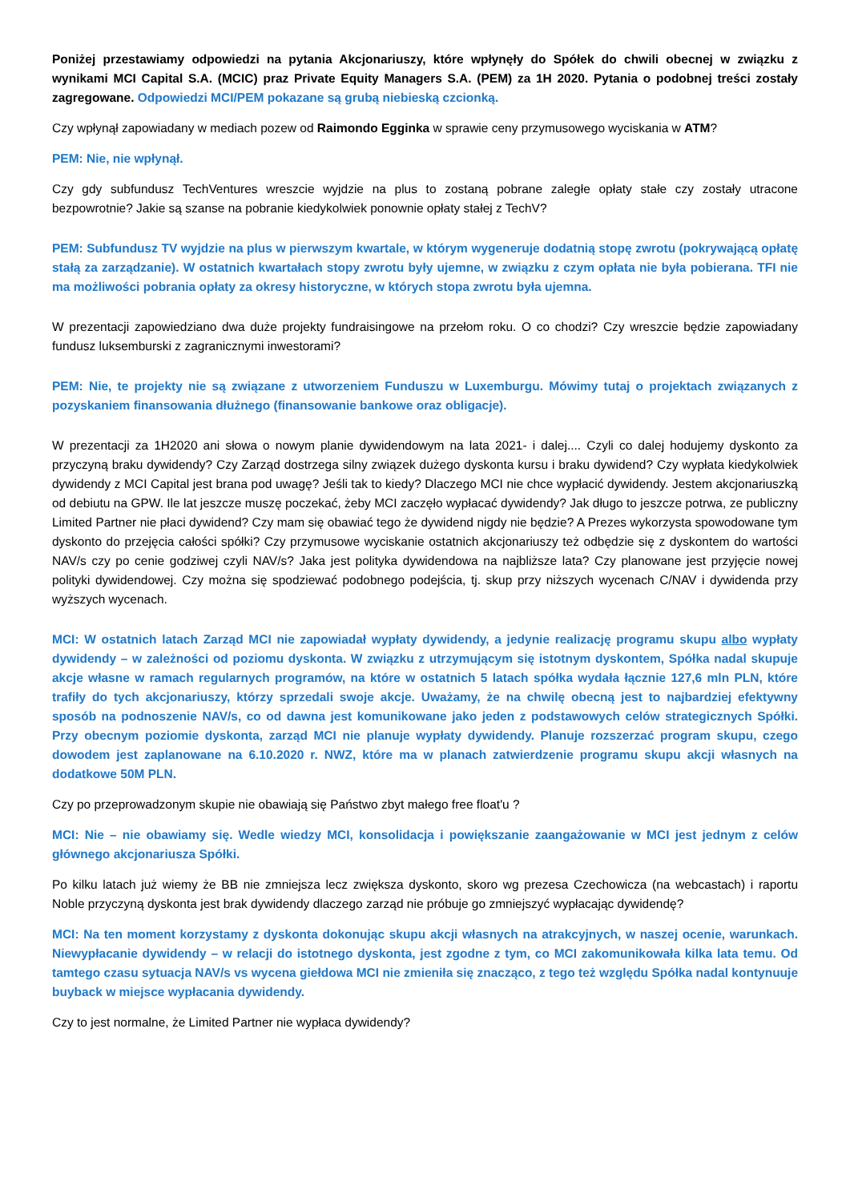Poniżej przestawiamy odpowiedzi na pytania Akcjonariuszy, które wpłynęły do Spółek do chwili obecnej w związku z wynikami MCI Capital S.A. (MCIC) praz Private Equity Managers S.A. (PEM) za 1H 2020. Pytania o podobnej treści zostały zagregowane. Odpowiedzi MCI/PEM pokazane są grubą niebieską czcionką.
Czy wpłynął zapowiadany w mediach pozew od Raimondo Egginka w sprawie ceny przymusowego wyciskania w ATM?
PEM: Nie, nie wpłynął.
Czy gdy subfundusz TechVentures wreszcie wyjdzie na plus to zostaną pobrane zaległe opłaty stałe czy zostały utracone bezpowrotnie? Jakie są szanse na pobranie kiedykolwiek ponownie opłaty stałej z TechV?
PEM: Subfundusz TV wyjdzie na plus w pierwszym kwartale, w którym wygeneruje dodatnią stopę zwrotu (pokrywającą opłatę stałą za zarządzanie). W ostatnich kwartałach stopy zwrotu były ujemne, w związku z czym opłata nie była pobierana. TFI nie ma możliwości pobrania opłaty za okresy historyczne, w których stopa zwrotu była ujemna.
W prezentacji zapowiedziano dwa duże projekty fundraisingowe na przełom roku. O co chodzi? Czy wreszcie będzie zapowiadany fundusz luksemburski z zagranicznymi inwestorami?
PEM: Nie, te projekty nie są związane z utworzeniem Funduszu w Luxemburgu. Mówimy tutaj o projektach związanych z pozyskaniem finansowania dłużnego (finansowanie bankowe oraz obligacje).
W prezentacji za 1H2020 ani słowa o nowym planie dywidendowym na lata 2021- i dalej.... Czyli co dalej hodujemy dyskonto za przyczyną braku dywidendy? Czy Zarząd dostrzega silny związek dużego dyskonta kursu i braku dywidend? Czy wypłata kiedykolwiek dywidendy z MCI Capital jest brana pod uwagę? Jeśli tak to kiedy? Dlaczego MCI nie chce wypłacić dywidendy. Jestem akcjonariuszką od debiutu na GPW. Ile lat jeszcze muszę poczekać, żeby MCI zaczęło wypłacać dywidendy? Jak długo to jeszcze potrwa, ze publiczny Limited Partner nie płaci dywidend? Czy mam się obawiać tego że dywidend nigdy nie będzie? A Prezes wykorzysta spowodowane tym dyskonto do przejęcia całości spółki? Czy przymusowe wyciskanie ostatnich akcjonariuszy też odbędzie się z dyskontem do wartości NAV/s czy po cenie godziwej czyli NAV/s? Jaka jest polityka dywidendowa na najbliższe lata? Czy planowane jest przyjęcie nowej polityki dywidendowej. Czy można się spodziewać podobnego podejścia, tj. skup przy niższych wycenach C/NAV i dywidenda przy wyższych wycenach.
MCI: W ostatnich latach Zarząd MCI nie zapowiadał wypłaty dywidendy, a jedynie realizację programu skupu albo wypłaty dywidendy – w zależności od poziomu dyskonta. W związku z utrzymującym się istotnym dyskontem, Spółka nadal skupuje akcje własne w ramach regularnych programów, na które w ostatnich 5 latach spółka wydała łącznie 127,6 mln PLN, które trafiły do tych akcjonariuszy, którzy sprzedali swoje akcje. Uważamy, że na chwilę obecną jest to najbardziej efektywny sposób na podnoszenie NAV/s, co od dawna jest komunikowane jako jeden z podstawowych celów strategicznych Spółki. Przy obecnym poziomie dyskonta, zarząd MCI nie planuje wypłaty dywidendy. Planuje rozszerzać program skupu, czego dowodem jest zaplanowane na 6.10.2020 r. NWZ, które ma w planach zatwierdzenie programu skupu akcji własnych na dodatkowe 50M PLN.
Czy po przeprowadzonym skupie nie obawiają się Państwo zbyt małego free float'u ?
MCI: Nie – nie obawiamy się. Wedle wiedzy MCI, konsolidacja i powiększanie zaangażowanie w MCI jest jednym z celów głównego akcjonariusza Spółki.
Po kilku latach już wiemy że BB nie zmniejsza lecz zwiększa dyskonto, skoro wg prezesa Czechowicza (na webcastach) i raportu Noble przyczyną dyskonta jest brak dywidendy dlaczego zarząd nie próbuje go zmniejszyć wypłacając dywidendę?
MCI: Na ten moment korzystamy z dyskonta dokonując skupu akcji własnych na atrakcyjnych, w naszej ocenie, warunkach. Niewypłacanie dywidendy – w relacji do istotnego dyskonta, jest zgodne z tym, co MCI zakomunikowała kilka lata temu. Od tamtego czasu sytuacja NAV/s vs wycena giełdowa MCI nie zmieniła się znacząco, z tego też względu Spółka nadal kontynuuje buyback w miejsce wypłacania dywidendy.
Czy to jest normalne, że Limited Partner nie wypłaca dywidendy?